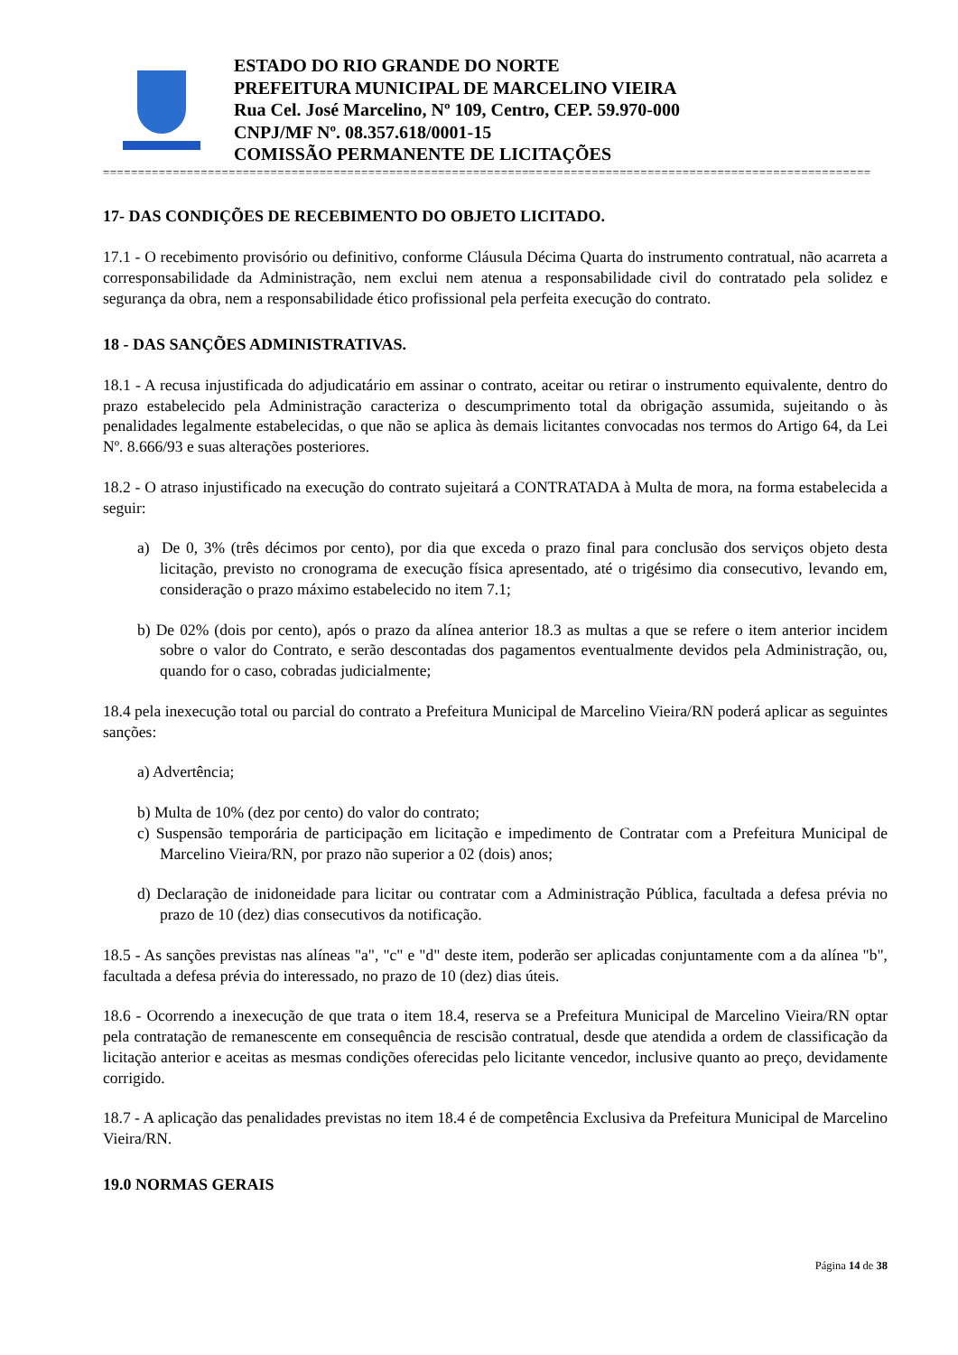ESTADO DO RIO GRANDE DO NORTE
PREFEITURA MUNICIPAL DE MARCELINO VIEIRA
Rua Cel. José Marcelino, Nº 109, Centro, CEP. 59.970-000
CNPJ/MF Nº. 08.357.618/0001-15
COMISSÃO PERMANENTE DE LICITAÇÕES
==============================================================================================================
17- DAS CONDIÇÕES DE RECEBIMENTO DO OBJETO LICITADO.
17.1 - O recebimento provisório ou definitivo, conforme Cláusula Décima Quarta do instrumento contratual, não acarreta a corresponsabilidade da Administração, nem exclui nem atenua a responsabilidade civil do contratado pela solidez e segurança da obra, nem a responsabilidade ético profissional pela perfeita execução do contrato.
18 - DAS SANÇÕES ADMINISTRATIVAS.
18.1 - A recusa injustificada do adjudicatário em assinar o contrato, aceitar ou retirar o instrumento equivalente, dentro do prazo estabelecido pela Administração caracteriza o descumprimento total da obrigação assumida, sujeitando o às penalidades legalmente estabelecidas, o que não se aplica às demais licitantes convocadas nos termos do Artigo 64, da Lei Nº. 8.666/93 e suas alterações posteriores.
18.2 - O atraso injustificado na execução do contrato sujeitará a CONTRATADA à Multa de mora, na forma estabelecida a seguir:
a) De 0, 3% (três décimos por cento), por dia que exceda o prazo final para conclusão dos serviços objeto desta licitação, previsto no cronograma de execução física apresentado, até o trigésimo dia consecutivo, levando em, consideração o prazo máximo estabelecido no item 7.1;
b) De 02% (dois por cento), após o prazo da alínea anterior 18.3 as multas a que se refere o item anterior incidem sobre o valor do Contrato, e serão descontadas dos pagamentos eventualmente devidos pela Administração, ou, quando for o caso, cobradas judicialmente;
18.4 pela inexecução total ou parcial do contrato a Prefeitura Municipal de Marcelino Vieira/RN poderá aplicar as seguintes sanções:
a) Advertência;
b) Multa de 10% (dez por cento) do valor do contrato;
c) Suspensão temporária de participação em licitação e impedimento de Contratar com a Prefeitura Municipal de Marcelino Vieira/RN, por prazo não superior a 02 (dois) anos;
d) Declaração de inidoneidade para licitar ou contratar com a Administração Pública, facultada a defesa prévia no prazo de 10 (dez) dias consecutivos da notificação.
18.5 - As sanções previstas nas alíneas "a", "c" e "d" deste item, poderão ser aplicadas conjuntamente com a da alínea "b", facultada a defesa prévia do interessado, no prazo de 10 (dez) dias úteis.
18.6 - Ocorrendo a inexecução de que trata o item 18.4, reserva se a Prefeitura Municipal de Marcelino Vieira/RN optar pela contratação de remanescente em consequência de rescisão contratual, desde que atendida a ordem de classificação da licitação anterior e aceitas as mesmas condições oferecidas pelo licitante vencedor, inclusive quanto ao preço, devidamente corrigido.
18.7 - A aplicação das penalidades previstas no item 18.4 é de competência Exclusiva da Prefeitura Municipal de Marcelino Vieira/RN.
19.0 NORMAS GERAIS
Página 14 de 38